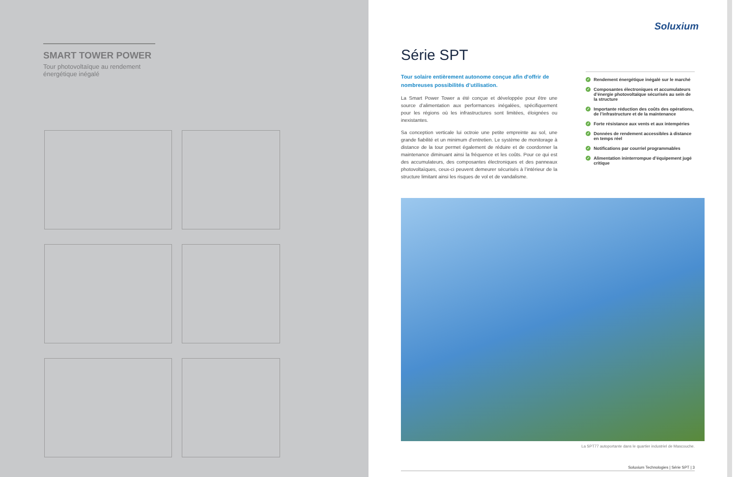SMART TOWER POWER
Tour photovoltaïque au rendement énergétique inégalé
Soluxium
Série SPT
Tour solaire entièrement autonome conçue afin d'offrir de nombreuses possibilités d’utilisation.
La Smart Power Tower a été conçue et développée pour être une source d’alimentation aux performances inégalées, spécifiquement pour les régions où les infrastructures sont limitées, éloignées ou inexistantes.
Sa conception verticale lui octroie une petite empreinte au sol, une grande fiabilité et un minimum d’entretien. Le système de monitorage à distance de la tour permet également de réduire et de coordonner la maintenance diminuant ainsi la fréquence et les coûts. Pour ce qui est des accumulateurs, des composantes électroniques et des panneaux photovoltaïques, ceux-ci peuvent demeurer sécurisés à l’intérieur de la structure limitant ainsi les risques de vol et de vandalisme.
✓ Rendement énergétique inégalé sur le marché
✓ Composantes électroniques et accumulateurs d’énergie photovoltaïque sécurisés au sein de la structure
✓ Importante réduction des coûts des opérations, de l’infrastructure et de la maintenance
✓ Forte résistance aux vents et aux intempéries
✓ Données de rendement accessibles à distance en temps réel
✓ Notifications par courriel programmables
✓ Alimentation ininterrompue d’équipement jugé critique
La SPT77 autoportante dans le quartier industriel de Mascouche.
Soluxium Technologies | Série SPT | 3